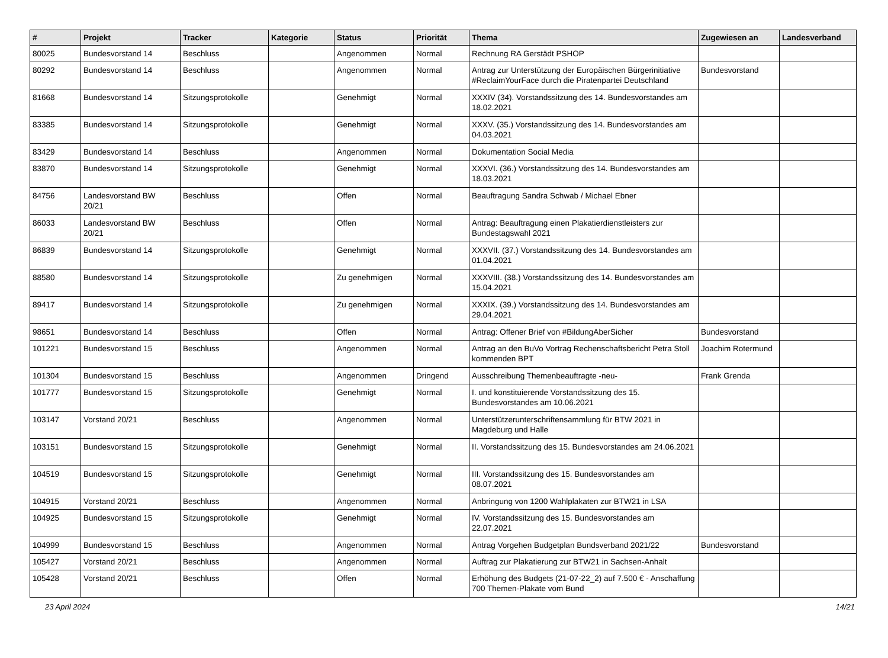| # | Projekt | Tracker | Kategorie | Status | Priorität | Thema | Zugewiesen an | Landesverband |
| --- | --- | --- | --- | --- | --- | --- | --- | --- |
| 80025 | Bundesvorstand 14 | Beschluss | | Angenommen | Normal | Rechnung RA Gerstädt PSHOP | | |
| 80292 | Bundesvorstand 14 | Beschluss | | Angenommen | Normal | Antrag zur Unterstützung der Europäischen Bürgerinitiative #ReclaimYourFace durch die Piratenpartei Deutschland | Bundesvorstand | |
| 81668 | Bundesvorstand 14 | Sitzungsprotokolle | | Genehmigt | Normal | XXXIV (34). Vorstandssitzung des 14. Bundesvorstandes am 18.02.2021 | | |
| 83385 | Bundesvorstand 14 | Sitzungsprotokolle | | Genehmigt | Normal | XXXV. (35.) Vorstandssitzung des 14. Bundesvorstandes am 04.03.2021 | | |
| 83429 | Bundesvorstand 14 | Beschluss | | Angenommen | Normal | Dokumentation Social Media | | |
| 83870 | Bundesvorstand 14 | Sitzungsprotokolle | | Genehmigt | Normal | XXXVI. (36.) Vorstandssitzung des 14. Bundesvorstandes am 18.03.2021 | | |
| 84756 | Landesvorstand BW 20/21 | Beschluss | | Offen | Normal | Beauftragung Sandra Schwab / Michael Ebner | | |
| 86033 | Landesvorstand BW 20/21 | Beschluss | | Offen | Normal | Antrag: Beauftragung einen Plakatierdienstleisters zur Bundestagswahl 2021 | | |
| 86839 | Bundesvorstand 14 | Sitzungsprotokolle | | Genehmigt | Normal | XXXVII. (37.) Vorstandssitzung des 14. Bundesvorstandes am 01.04.2021 | | |
| 88580 | Bundesvorstand 14 | Sitzungsprotokolle | | Zu genehmigen | Normal | XXXVIII. (38.) Vorstandssitzung des 14. Bundesvorstandes am 15.04.2021 | | |
| 89417 | Bundesvorstand 14 | Sitzungsprotokolle | | Zu genehmigen | Normal | XXXIX. (39.) Vorstandssitzung des 14. Bundesvorstandes am 29.04.2021 | | |
| 98651 | Bundesvorstand 14 | Beschluss | | Offen | Normal | Antrag: Offener Brief von #BildungAberSicher | Bundesvorstand | |
| 101221 | Bundesvorstand 15 | Beschluss | | Angenommen | Normal | Antrag an den BuVo Vortrag Rechenschaftsbericht Petra Stoll kommenden BPT | Joachim Rotermund | |
| 101304 | Bundesvorstand 15 | Beschluss | | Angenommen | Dringend | Ausschreibung Themenbeauftragte -neu- | Frank Grenda | |
| 101777 | Bundesvorstand 15 | Sitzungsprotokolle | | Genehmigt | Normal | I. und konstituierende Vorstandssitzung des 15. Bundesvorstandes am 10.06.2021 | | |
| 103147 | Vorstand 20/21 | Beschluss | | Angenommen | Normal | Unterstützerunterschriftensammlung für BTW 2021 in Magdeburg und Halle | | |
| 103151 | Bundesvorstand 15 | Sitzungsprotokolle | | Genehmigt | Normal | II. Vorstandssitzung des 15. Bundesvorstandes am 24.06.2021 | | |
| 104519 | Bundesvorstand 15 | Sitzungsprotokolle | | Genehmigt | Normal | III. Vorstandssitzung des 15. Bundesvorstandes am 08.07.2021 | | |
| 104915 | Vorstand 20/21 | Beschluss | | Angenommen | Normal | Anbringung von 1200 Wahlplakaten zur BTW21 in LSA | | |
| 104925 | Bundesvorstand 15 | Sitzungsprotokolle | | Genehmigt | Normal | IV. Vorstandssitzung des 15. Bundesvorstandes am 22.07.2021 | | |
| 104999 | Bundesvorstand 15 | Beschluss | | Angenommen | Normal | Antrag Vorgehen Budgetplan Bundsverband 2021/22 | Bundesvorstand | |
| 105427 | Vorstand 20/21 | Beschluss | | Angenommen | Normal | Auftrag zur Plakatierung zur BTW21 in Sachsen-Anhalt | | |
| 105428 | Vorstand 20/21 | Beschluss | | Offen | Normal | Erhöhung des Budgets (21-07-22_2) auf 7.500 € - Anschaffung 700 Themen-Plakate vom Bund | | |
23 April 2024 14/21